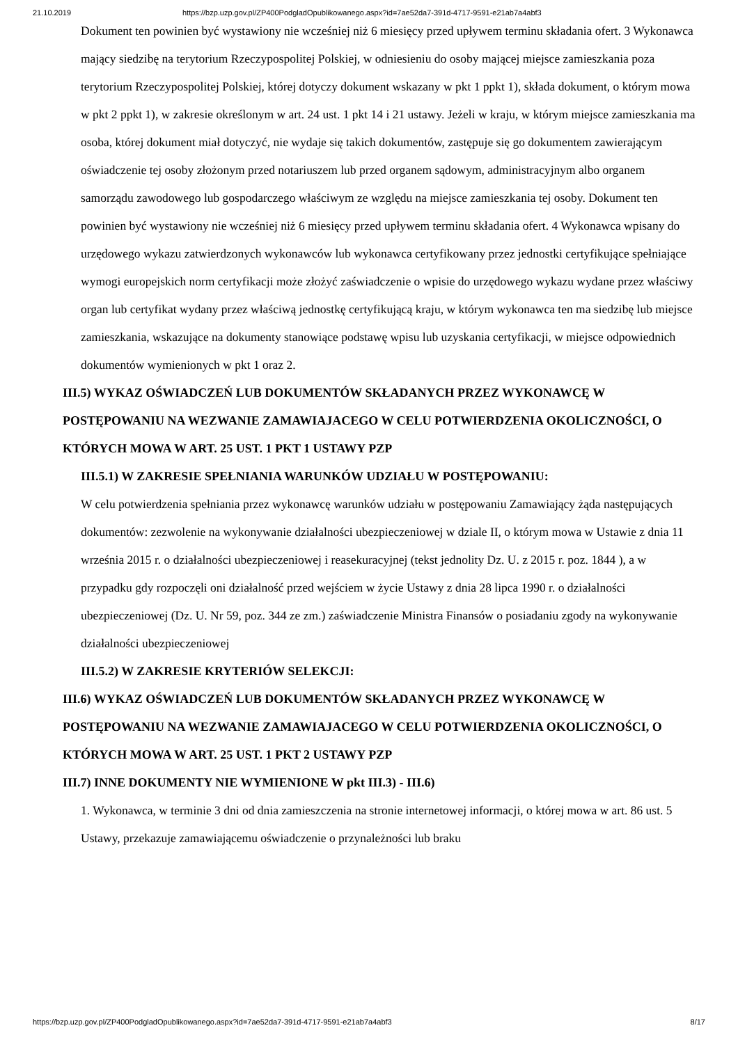21.10.2019 https://bzp.uzp.gov.pl/ZP400PodgladOpublikowanego.aspx?id=7ae52da7-391d-4717-9591-e21ab7a4abf3
Dokument ten powinien być wystawiony nie wcześniej niż 6 miesięcy przed upływem terminu składania ofert. 3 Wykonawca mający siedzibę na terytorium Rzeczypospolitej Polskiej, w odniesieniu do osoby mającej miejsce zamieszkania poza terytorium Rzeczypospolitej Polskiej, której dotyczy dokument wskazany w pkt 1 ppkt 1), składa dokument, o którym mowa w pkt 2 ppkt 1), w zakresie określonym w art. 24 ust. 1 pkt 14 i 21 ustawy. Jeżeli w kraju, w którym miejsce zamieszkania ma osoba, której dokument miał dotyczyć, nie wydaje się takich dokumentów, zastępuje się go dokumentem zawierającym oświadczenie tej osoby złożonym przed notariuszem lub przed organem sądowym, administracyjnym albo organem samorządu zawodowego lub gospodarczego właściwym ze względu na miejsce zamieszkania tej osoby. Dokument ten powinien być wystawiony nie wcześniej niż 6 miesięcy przed upływem terminu składania ofert. 4 Wykonawca wpisany do urzędowego wykazu zatwierdzonych wykonawców lub wykonawca certyfikowany przez jednostki certyfikujące spełniające wymogi europejskich norm certyfikacji może złożyć zaświadczenie o wpisie do urzędowego wykazu wydane przez właściwy organ lub certyfikat wydany przez właściwą jednostkę certyfikującą kraju, w którym wykonawca ten ma siedzibę lub miejsce zamieszkania, wskazujące na dokumenty stanowiące podstawę wpisu lub uzyskania certyfikacji, w miejsce odpowiednich dokumentów wymienionych w pkt 1 oraz 2.
III.5) WYKAZ OŚWIADCZEŃ LUB DOKUMENTÓW SKŁADANYCH PRZEZ WYKONAWCĘ W POSTĘPOWANIU NA WEZWANIE ZAMAWIAJACEGO W CELU POTWIERDZENIA OKOLICZNOŚCI, O KTÓRYCH MOWA W ART. 25 UST. 1 PKT 1 USTAWY PZP
III.5.1) W ZAKRESIE SPEŁNIANIA WARUNKÓW UDZIAŁU W POSTĘPOWANIU:
W celu potwierdzenia spełniania przez wykonawcę warunków udziału w postępowaniu Zamawiający żąda następujących dokumentów: zezwolenie na wykonywanie działalności ubezpieczeniowej w dziale II, o którym mowa w Ustawie z dnia 11 września 2015 r. o działalności ubezpieczeniowej i reasekuracyjnej (tekst jednolity Dz. U. z 2015 r. poz. 1844 ), a w przypadku gdy rozpoczęli oni działalność przed wejściem w życie Ustawy z dnia 28 lipca 1990 r. o działalności ubezpieczeniowej (Dz. U. Nr 59, poz. 344 ze zm.) zaświadczenie Ministra Finansów o posiadaniu zgody na wykonywanie działalności ubezpieczeniowej
III.5.2) W ZAKRESIE KRYTERIÓW SELEKCJI:
III.6) WYKAZ OŚWIADCZEŃ LUB DOKUMENTÓW SKŁADANYCH PRZEZ WYKONAWCĘ W POSTĘPOWANIU NA WEZWANIE ZAMAWIAJACEGO W CELU POTWIERDZENIA OKOLICZNOŚCI, O KTÓRYCH MOWA W ART. 25 UST. 1 PKT 2 USTAWY PZP
III.7) INNE DOKUMENTY NIE WYMIENIONE W pkt III.3) - III.6)
1. Wykonawca, w terminie 3 dni od dnia zamieszczenia na stronie internetowej informacji, o której mowa w art. 86 ust. 5 Ustawy, przekazuje zamawiającemu oświadczenie o przynależności lub braku
https://bzp.uzp.gov.pl/ZP400PodgladOpublikowanego.aspx?id=7ae52da7-391d-4717-9591-e21ab7a4abf3 8/17